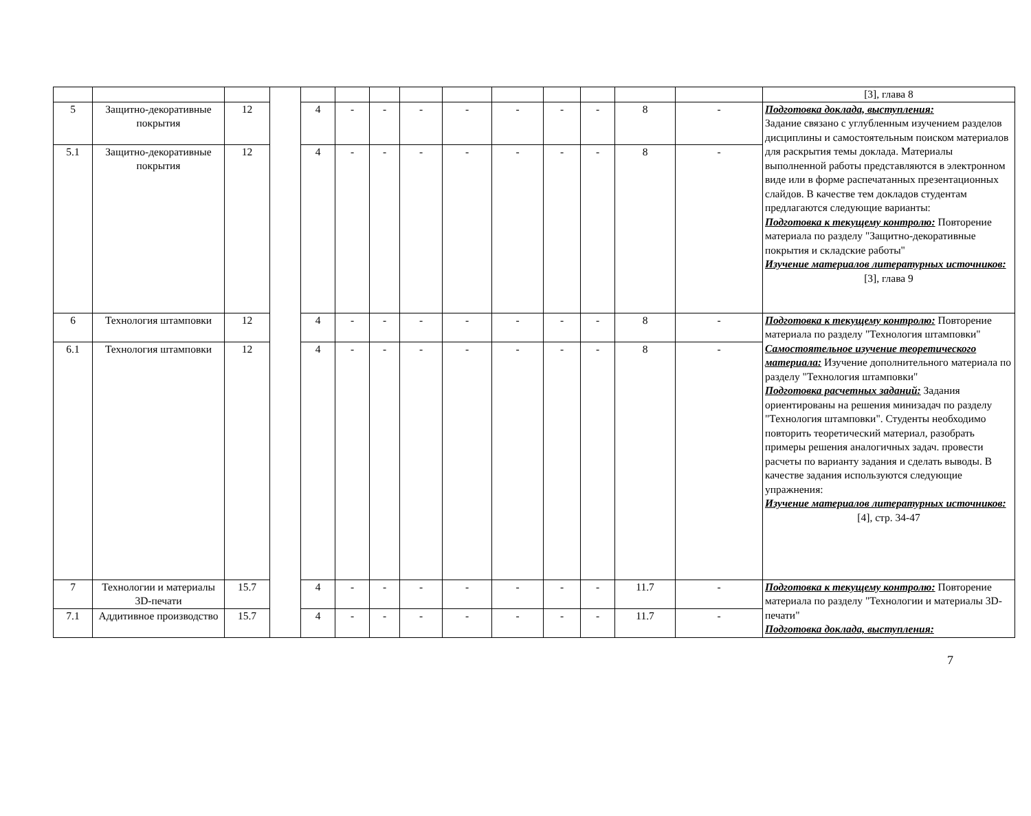| | | | | | | | | | | | | | | [3], глава 8 |
| 5 | Защитно-декоративные покрытия | 12 | | 4 | - | - | - | - | - | - | - | 8 | - | Подготовка доклада, выступления: Задание связано с углубленным изучением разделов дисциплины и самостоятельным поиском материалов для раскрытия темы доклада. Материалы выполненной работы представляются в электронном виде или в форме распечатанных презентационных слайдов. В качестве тем докладов студентам предлагаются следующие варианты: Подготовка к текущему контролю: Повторение материала по разделу "Защитно-декоративные покрытия и складские работы" Изучение материалов литературных источников: [3], глава 9 |
| 5.1 | Защитно-декоративные покрытия | 12 | | 4 | - | - | - | - | - | - | - | 8 | - | |
| 6 | Технология штамповки | 12 | | 4 | - | - | - | - | - | - | - | 8 | - | Подготовка к текущему контролю: Повторение материала по разделу "Технология штамповки" Самостоятельное изучение теоретического материала: Изучение дополнительного материала по разделу "Технология штамповки" Подготовка расчетных заданий: Задания ориентированы на решения минизадач по разделу "Технология штамповки". Студенты необходимо повторить теоретический материал, разобрать примеры решения аналогичных задач. провести расчеты по варианту задания и сделать выводы. В качестве задания используются следующие упражнения: Изучение материалов литературных источников: [4], стр. 34-47 |
| 6.1 | Технология штамповки | 12 | | 4 | - | - | - | - | - | - | - | 8 | - | |
| 7 | Технологии и материалы 3D-печати | 15.7 | | 4 | - | - | - | - | - | - | - | 11.7 | - | Подготовка к текущему контролю: Повторение материала по разделу "Технологии и материалы 3D-печати" Подготовка доклада, выступления: |
| 7.1 | Аддитивное производство | 15.7 | | 4 | - | - | - | - | - | - | - | 11.7 | - | |
7